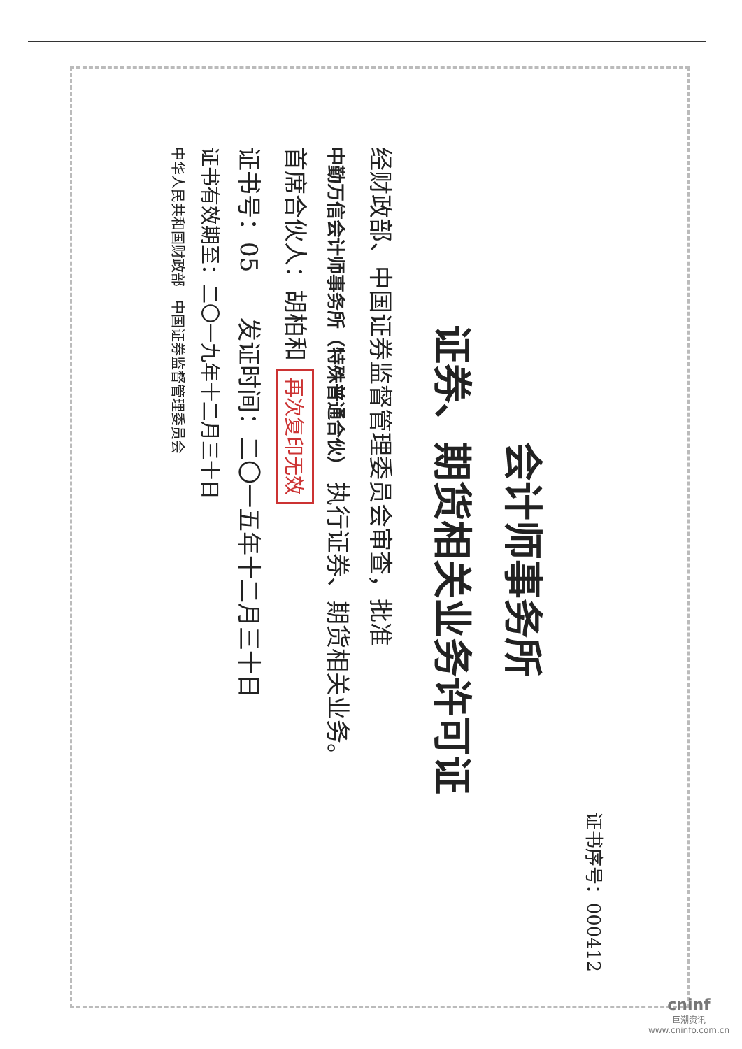证书序号：000412
会计师事务所
证券、期货相关业务许可证
经财政部、中国证券监督管理委员会审查，批准
中勤万信会计师事务所（特殊普通合伙） 执行证券、期货相关业务。
首席合伙人：胡柏和 再次复印无效
证书号：05 发证时间：二〇一五年十二月三十日
证书有效期至：二〇一九年十二月三十日
中华人民共和国财政部 中国证券监督管理委员会
cninf
巨潮资讯
www.cninfo.com.cn